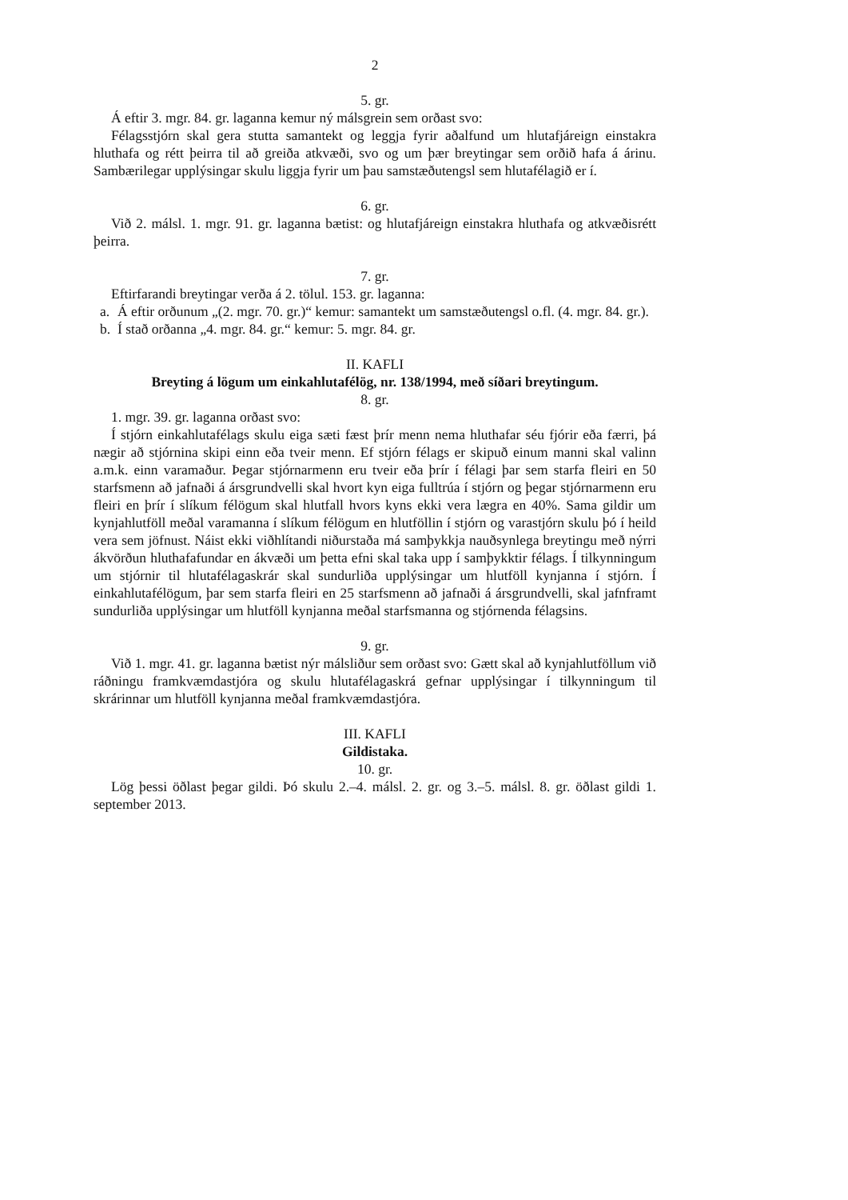2
5. gr.
Á eftir 3. mgr. 84. gr. laganna kemur ný málsgrein sem orðast svo:
Félagsstjórn skal gera stutta samantekt og leggja fyrir aðalfund um hlutafjáreign einstakra hluthafa og rétt þeirra til að greiða atkvæði, svo og um þær breytingar sem orðið hafa á árinu. Sambærilegar upplýsingar skulu liggja fyrir um þau samstæðutengsl sem hlutafélagið er í.
6. gr.
Við 2. málsl. 1. mgr. 91. gr. laganna bætist: og hlutafjáreign einstakra hluthafa og atkvæðisrétt þeirra.
7. gr.
Eftirfarandi breytingar verða á 2. tölul. 153. gr. laganna:
a. Á eftir orðunum „(2. mgr. 70. gr.)“ kemur: samantekt um samstæðutengsl o.fl. (4. mgr. 84. gr.).
b. Í stað orðanna „4. mgr. 84. gr.“ kemur: 5. mgr. 84. gr.
II. KAFLI
Breyting á lögum um einkahlutafélög, nr. 138/1994, með síðari breytingum.
8. gr.
1. mgr. 39. gr. laganna orðast svo:
Í stjórn einkahlutafélags skulu eiga sæti fæst þrír menn nema hluthafar séu fjórir eða færri, þá nægir að stjórnina skipi einn eða tveir menn. Ef stjórn félags er skipuð einum manni skal valinn a.m.k. einn varamaður. Þegar stjórnarmenn eru tveir eða þrír í félagi þar sem starfa fleiri en 50 starfsmenn að jafnaði á ársgrundvelli skal hvort kyn eiga fulltrúa í stjórn og þegar stjórnarmenn eru fleiri en þrír í slíkum félögum skal hlutfall hvors kyns ekki vera lægra en 40%. Sama gildir um kynjahlutföll meðal varamanna í slíkum félögum en hlutföllin í stjórn og varastjórn skulu þó í heild vera sem jöfnust. Náist ekki viðhlítandi niðurstaða má samþykkja nauðsynlega breytingu með nýrri ákvörðun hluthafafundar en ákvæði um þetta efni skal taka upp í samþykktir félags. Í tilkynningum um stjórnir til hlutafélagaskrár skal sundurliða upplýsingar um hlutföll kynjanna í stjórn. Í einkahlutafélögum, þar sem starfa fleiri en 25 starfsmenn að jafnaði á ársgrundvelli, skal jafnframt sundurliða upplýsingar um hlutföll kynjanna meðal starfsmanna og stjórnenda félagsins.
9. gr.
Við 1. mgr. 41. gr. laganna bætist nýr málsliður sem orðast svo: Gætt skal að kynjahlutföllum við ráðningu framkvæmdastjóra og skulu hlutafélagaskrá gefnar upplýsingar í tilkynningum til skrárinnar um hlutföll kynjanna meðal framkvæmdastjóra.
III. KAFLI
Gildistaka.
10. gr.
Lög þessi öðlast þegar gildi. Þó skulu 2.–4. málsl. 2. gr. og 3.–5. málsl. 8. gr. öðlast gildi 1. september 2013.